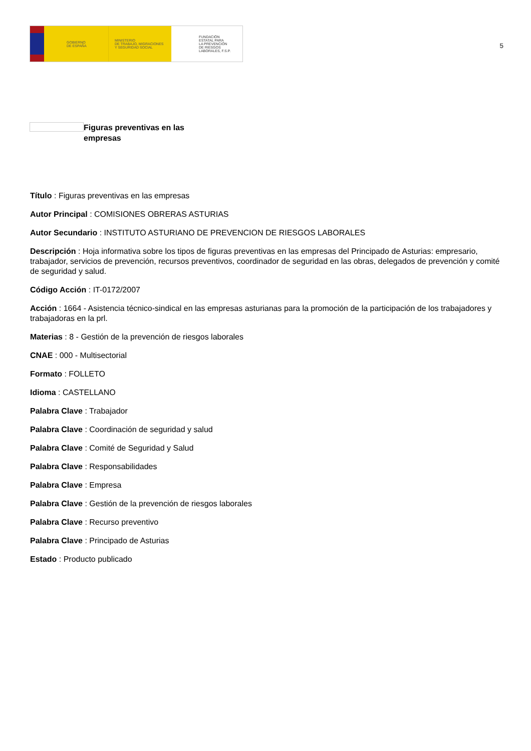GOBIERNO
DE ESPAÑA
MINISTERIO
DE TRABAJO, MIGRACIONES
Y SEGURIDAD SOCIAL
FUNDACIÓN
ESTATAL PARA
LA PREVENCIÓN
DE RIESGOS
LABORALES, F.S.P.
5
Figuras preventivas en las empresas
Título : Figuras preventivas en las empresas
Autor Principal : COMISIONES OBRERAS ASTURIAS
Autor Secundario : INSTITUTO ASTURIANO DE PREVENCION DE RIESGOS LABORALES
Descripción : Hoja informativa sobre los tipos de figuras preventivas en las empresas del Principado de Asturias: empresario, trabajador, servicios de prevención, recursos preventivos, coordinador de seguridad en las obras, delegados de prevención y comité de seguridad y salud.
Código Acción : IT-0172/2007
Acción : 1664 - Asistencia técnico-sindical en las empresas asturianas para la promoción de la participación de los trabajadores y trabajadoras en la prl.
Materias : 8 - Gestión de la prevención de riesgos laborales
CNAE : 000 - Multisectorial
Formato : FOLLETO
Idioma : CASTELLANO
Palabra Clave : Trabajador
Palabra Clave : Coordinación de seguridad y salud
Palabra Clave : Comité de Seguridad y Salud
Palabra Clave : Responsabilidades
Palabra Clave : Empresa
Palabra Clave : Gestión de la prevención de riesgos laborales
Palabra Clave : Recurso preventivo
Palabra Clave : Principado de Asturias
Estado : Producto publicado